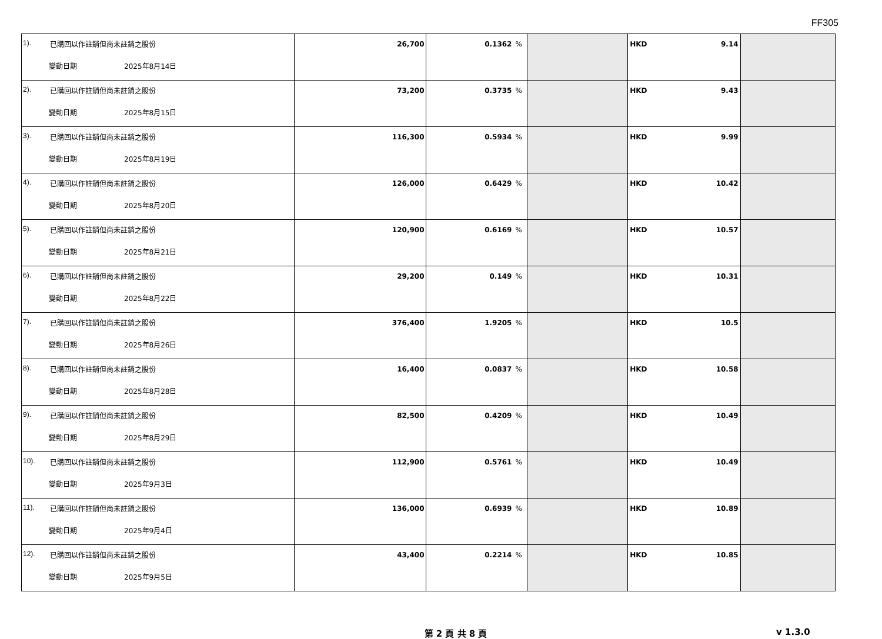FF305
| 1). 已購回以作註銷但尚未註銷之股份 變動日期 2025年8月14日 | 26,700 | 0.1362 % | | HKD 9.14 | |
| 2). 已購回以作註銷但尚未註銷之股份 變動日期 2025年8月15日 | 73,200 | 0.3735 % | | HKD 9.43 | |
| 3). 已購回以作註銷但尚未註銷之股份 變動日期 2025年8月19日 | 116,300 | 0.5934 % | | HKD 9.99 | |
| 4). 已購回以作註銷但尚未註銷之股份 變動日期 2025年8月20日 | 126,000 | 0.6429 % | | HKD 10.42 | |
| 5). 已購回以作註銷但尚未註銷之股份 變動日期 2025年8月21日 | 120,900 | 0.6169 % | | HKD 10.57 | |
| 6). 已購回以作註銷但尚未註銷之股份 變動日期 2025年8月22日 | 29,200 | 0.149 % | | HKD 10.31 | |
| 7). 已購回以作註銷但尚未註銷之股份 變動日期 2025年8月26日 | 376,400 | 1.9205 % | | HKD 10.5 | |
| 8). 已購回以作註銷但尚未註銷之股份 變動日期 2025年8月28日 | 16,400 | 0.0837 % | | HKD 10.58 | |
| 9). 已購回以作註銷但尚未註銷之股份 變動日期 2025年8月29日 | 82,500 | 0.4209 % | | HKD 10.49 | |
| 10). 已購回以作註銷但尚未註銷之股份 變動日期 2025年9月3日 | 112,900 | 0.5761 % | | HKD 10.49 | |
| 11). 已購回以作註銷但尚未註銷之股份 變動日期 2025年9月4日 | 136,000 | 0.6939 % | | HKD 10.89 | |
| 12). 已購回以作註銷但尚未註銷之股份 變動日期 2025年9月5日 | 43,400 | 0.2214 % | | HKD 10.85 | |
第 2 頁 共 8 頁 v 1.3.0